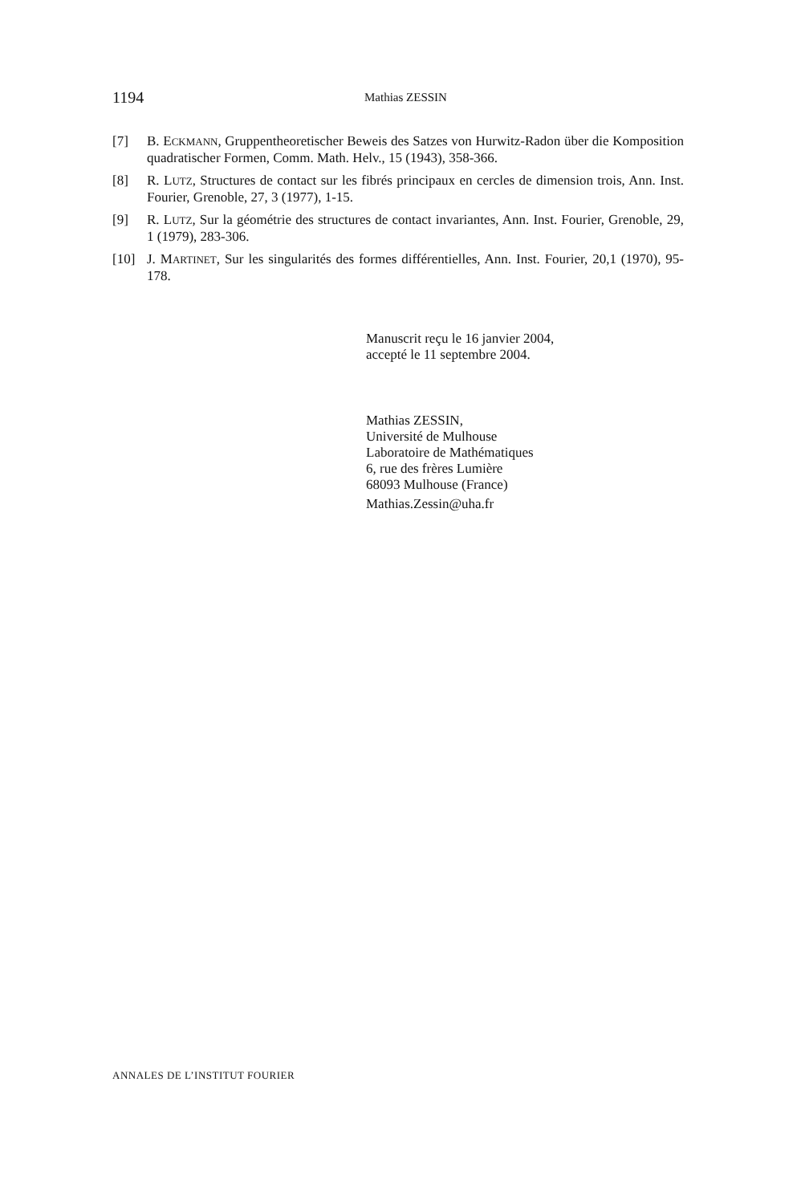1194 Mathias ZESSIN
[7] B. ECKMANN, Gruppentheoretischer Beweis des Satzes von Hurwitz-Radon über die Komposition quadratischer Formen, Comm. Math. Helv., 15 (1943), 358-366.
[8] R. LUTZ, Structures de contact sur les fibrés principaux en cercles de dimension trois, Ann. Inst. Fourier, Grenoble, 27, 3 (1977), 1-15.
[9] R. LUTZ, Sur la géométrie des structures de contact invariantes, Ann. Inst. Fourier, Grenoble, 29, 1 (1979), 283-306.
[10] J. MARTINET, Sur les singularités des formes différentielles, Ann. Inst. Fourier, 20,1 (1970), 95-178.
Manuscrit reçu le 16 janvier 2004,
accepté le 11 septembre 2004.
Mathias ZESSIN,
Université de Mulhouse
Laboratoire de Mathématiques
6, rue des frères Lumière
68093 Mulhouse (France)
Mathias.Zessin@uha.fr
ANNALES DE L’INSTITUT FOURIER